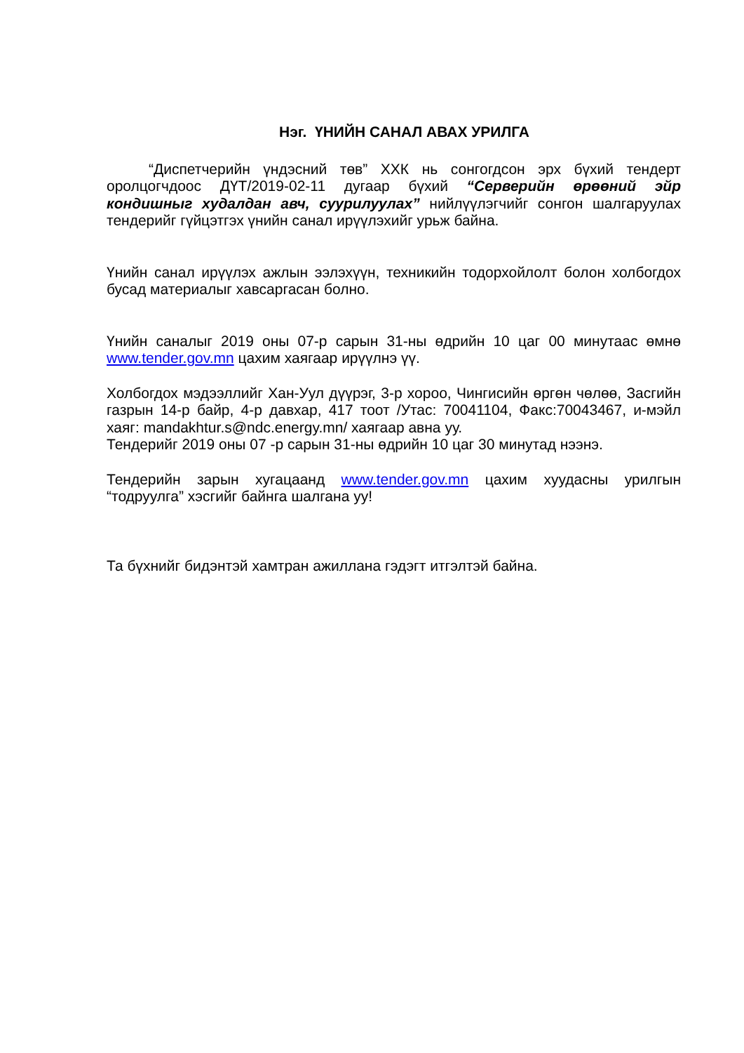Нэг. ҮНИЙН САНАЛ АВАХ УРИЛГА
“Диспетчерийн үндэсний төв” ХХК нь сонгогдсон эрх бүхий тендерт оролцогчдоос ДҮТ/2019-02-11 дугаар бүхий “Серверийн өрөөний эйр кондишныг худалдан авч, суурилуулах” нийлүүлэгчийг сонгон шалгаруулах тендерийг гүйцэтгэх үнийн санал ирүүлэхийг урьж байна.
Үнийн санал ирүүлэх ажлын ээлэхүүн, техникийн тодорхойлолт болон холбогдох бусад материалыг хавсаргасан болно.
Үнийн саналыг 2019 оны 07-р сарын 31-ны өдрийн 10 цаг 00 минутаас өмнө www.tender.gov.mn цахим хаягаар ирүүлнэ үү.
Холбогдох мэдээллийг Хан-Уул дүүрэг, 3-р хороо, Чингисийн өргөн чөлөө, Засгийн газрын 14-р байр, 4-р давхар, 417 тоот /Утас: 70041104, Факс:70043467, и-мэйл хаяг: mandakhtur.s@ndc.energy.mn/ хаягаар авна уу.
Тендерийг 2019 оны 07 -р сарын 31-ны өдрийн 10 цаг 30 минутад нээнэ.
Тендерийн зарын хугацаанд www.tender.gov.mn цахим хуудасны урилгын “тодруулга” хэсгийг байнга шалгана уу!
Та бүхнийг бидэнтэй хамтран ажиллана гэдэгт итгэлтэй байна.